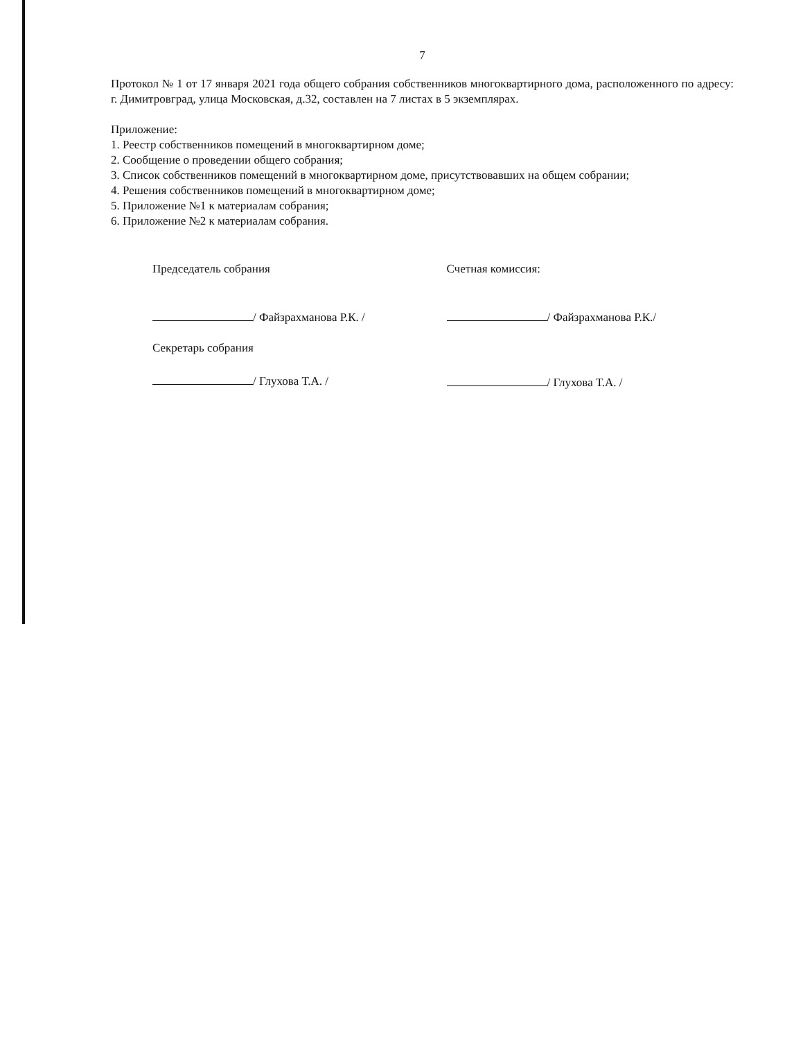7
Протокол № 1 от 17 января 2021 года общего собрания собственников многоквартирного дома, расположенного по адресу: г. Димитровград, улица Московская, д.32, составлен на 7 листах в 5 экземплярах.
Приложение:
1. Реестр собственников помещений в многоквартирном доме;
2. Сообщение о проведении общего собрания;
3. Список собственников помещений в многоквартирном доме, присутствовавших на общем собрании;
4. Решения собственников помещений в многоквартирном доме;
5. Приложение №1 к материалам собрания;
6. Приложение №2 к материалам собрания.
Председатель собрания
/ Файзрахманова Р.К. /
Секретарь собрания
/ Глухова Т.А. /
Счетная комиссия:
/ Файзрахманова Р.К./
/ Глухова Т.А. /